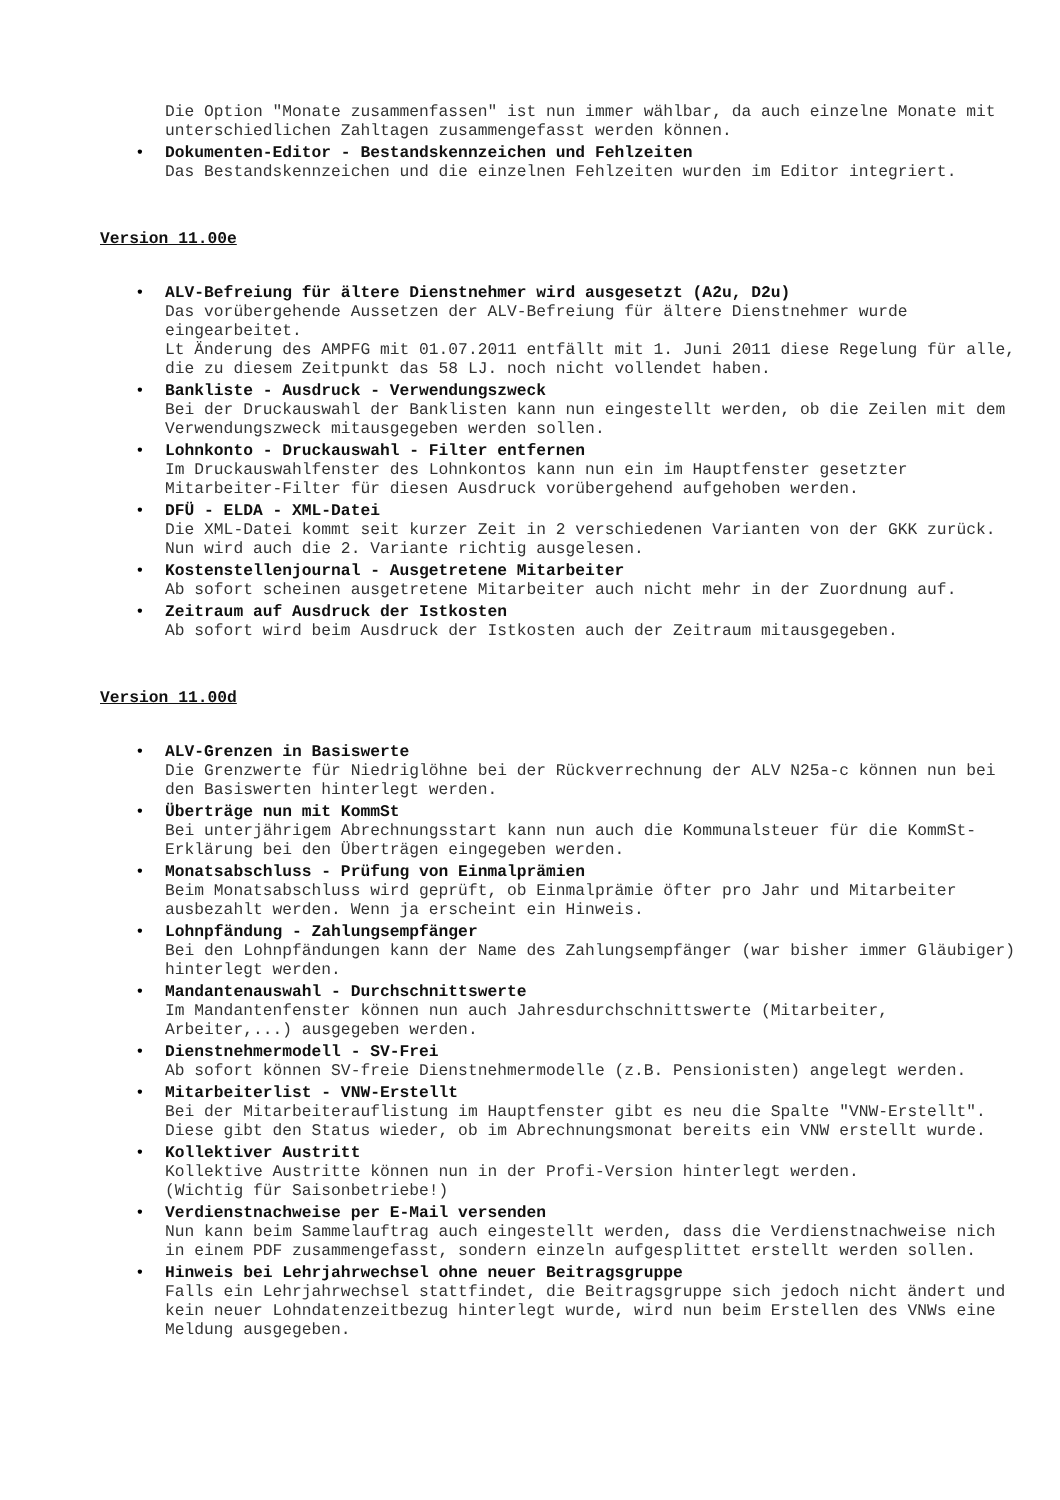Die Option "Monate zusammenfassen" ist nun immer wählbar, da auch einzelne Monate mit unterschiedlichen Zahltagen zusammengefasst werden können.
• Dokumenten-Editor - Bestandskennzeichen und Fehlzeiten
Das Bestandskennzeichen und die einzelnen Fehlzeiten wurden im Editor integriert.
Version 11.00e
• ALV-Befreiung für ältere Dienstnehmer wird ausgesetzt (A2u, D2u)
Das vorübergehende Aussetzen der ALV-Befreiung für ältere Dienstnehmer wurde eingearbeitet.
Lt Änderung des AMPFG mit 01.07.2011 entfällt mit 1. Juni 2011 diese Regelung für alle, die zu diesem Zeitpunkt das 58 LJ. noch nicht vollendet haben.
• Bankliste - Ausdruck - Verwendungszweck
Bei der Druckauswahl der Banklisten kann nun eingestellt werden, ob die Zeilen mit dem Verwendungszweck mitausgegeben werden sollen.
• Lohnkonto - Druckauswahl - Filter entfernen
Im Druckauswahlfenster des Lohnkontos kann nun ein im Hauptfenster gesetzter Mitarbeiter-Filter für diesen Ausdruck vorübergehend aufgehoben werden.
• DFÜ - ELDA - XML-Datei
Die XML-Datei kommt seit kurzer Zeit in 2 verschiedenen Varianten von der GKK zurück.
Nun wird auch die 2. Variante richtig ausgelesen.
• Kostenstellenjournal - Ausgetretene Mitarbeiter
Ab sofort scheinen ausgetretene Mitarbeiter auch nicht mehr in der Zuordnung auf.
• Zeitraum auf Ausdruck der Istkosten
Ab sofort wird beim Ausdruck der Istkosten auch der Zeitraum mitausgegeben.
Version 11.00d
• ALV-Grenzen in Basiswerte
Die Grenzwerte für Niedriglöhne bei der Rückverrechnung der ALV N25a-c können nun bei den Basiswerten hinterlegt werden.
• Überträge nun mit KommSt
Bei unterjährigem Abrechnungsstart kann nun auch die Kommunalsteuer für die KommSt-Erklärung bei den Überträgen eingegeben werden.
• Monatsabschluss - Prüfung von Einmalprämien
Beim Monatsabschluss wird geprüft, ob Einmalprämie öfter pro Jahr und Mitarbeiter ausbezahlt werden. Wenn ja erscheint ein Hinweis.
• Lohnpfändung - Zahlungsempfänger
Bei den Lohnpfändungen kann der Name des Zahlungsempfänger (war bisher immer Gläubiger) hinterlegt werden.
• Mandantenauswahl - Durchschnittswerte
Im Mandantenfenster können nun auch Jahresdurchschnittswerte (Mitarbeiter, Arbeiter,...) ausgegeben werden.
• Dienstnehmermodell - SV-Frei
Ab sofort können SV-freie Dienstnehmermodelle (z.B. Pensionisten) angelegt werden.
• Mitarbeiterlist - VNW-Erstellt
Bei der Mitarbeiterauflistung im Hauptfenster gibt es neu die Spalte "VNW-Erstellt".
Diese gibt den Status wieder, ob im Abrechnungsmonat bereits ein VNW erstellt wurde.
• Kollektiver Austritt
Kollektive Austritte können nun in der Profi-Version hinterlegt werden.
(Wichtig für Saisonbetriebe!)
• Verdienstnachweise per E-Mail versenden
Nun kann beim Sammelauftrag auch eingestellt werden, dass die Verdienstnachweise nich in einem PDF zusammengefasst, sondern einzeln aufgesplittet erstellt werden sollen.
• Hinweis bei Lehrjahrwechsel ohne neuer Beitragsgruppe
Falls ein Lehrjahrwechsel stattfindet, die Beitragsgruppe sich jedoch nicht ändert und kein neuer Lohndatenzeitbezug hinterlegt wurde, wird nun beim Erstellen des VNWs eine Meldung ausgegeben.